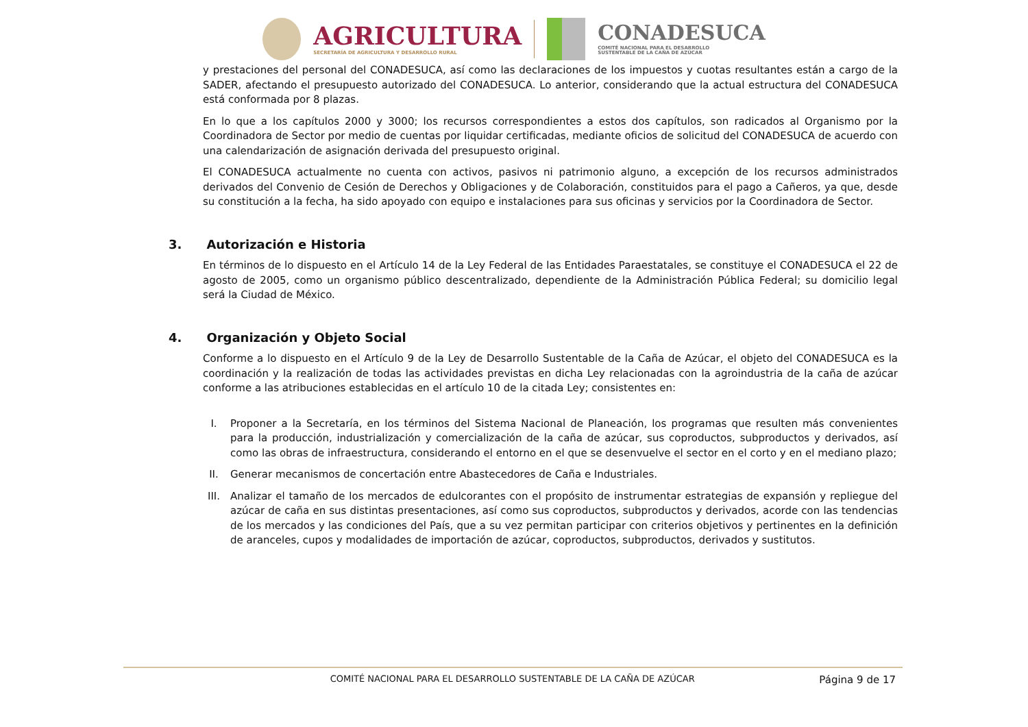AGRICULTURA
SECRETARÍA DE AGRICULTURA Y DESARROLLO RURAL
CONADESUCA
COMITÉ NACIONAL PARA EL DESARROLLO
SUSTENTABLE DE LA CAÑA DE AZÚCAR
y prestaciones del personal del CONADESUCA, así como las declaraciones de los impuestos y cuotas resultantes están a cargo de la SADER, afectando el presupuesto autorizado del CONADESUCA. Lo anterior, considerando que la actual estructura del CONADESUCA está conformada por 8 plazas.
En lo que a los capítulos 2000 y 3000; los recursos correspondientes a estos dos capítulos, son radicados al Organismo por la Coordinadora de Sector por medio de cuentas por liquidar certificadas, mediante oficios de solicitud del CONADESUCA de acuerdo con una calendarización de asignación derivada del presupuesto original.
El CONADESUCA actualmente no cuenta con activos, pasivos ni patrimonio alguno, a excepción de los recursos administrados derivados del Convenio de Cesión de Derechos y Obligaciones y de Colaboración, constituidos para el pago a Cañeros, ya que, desde su constitución a la fecha, ha sido apoyado con equipo e instalaciones para sus oficinas y servicios por la Coordinadora de Sector.
3. Autorización e Historia
En términos de lo dispuesto en el Artículo 14 de la Ley Federal de las Entidades Paraestatales, se constituye el CONADESUCA el 22 de agosto de 2005, como un organismo público descentralizado, dependiente de la Administración Pública Federal; su domicilio legal será la Ciudad de México.
4. Organización y Objeto Social
Conforme a lo dispuesto en el Artículo 9 de la Ley de Desarrollo Sustentable de la Caña de Azúcar, el objeto del CONADESUCA es la coordinación y la realización de todas las actividades previstas en dicha Ley relacionadas con la agroindustria de la caña de azúcar conforme a las atribuciones establecidas en el artículo 10 de la citada Ley; consistentes en:
I. Proponer a la Secretaría, en los términos del Sistema Nacional de Planeación, los programas que resulten más convenientes para la producción, industrialización y comercialización de la caña de azúcar, sus coproductos, subproductos y derivados, así como las obras de infraestructura, considerando el entorno en el que se desenvuelve el sector en el corto y en el mediano plazo;
II. Generar mecanismos de concertación entre Abastecedores de Caña e Industriales.
III. Analizar el tamaño de los mercados de edulcorantes con el propósito de instrumentar estrategias de expansión y repliegue del azúcar de caña en sus distintas presentaciones, así como sus coproductos, subproductos y derivados, acorde con las tendencias de los mercados y las condiciones del País, que a su vez permitan participar con criterios objetivos y pertinentes en la definición de aranceles, cupos y modalidades de importación de azúcar, coproductos, subproductos, derivados y sustitutos.
COMITÉ NACIONAL PARA EL DESARROLLO SUSTENTABLE DE LA CAÑA DE AZÚCAR
Página 9 de 17